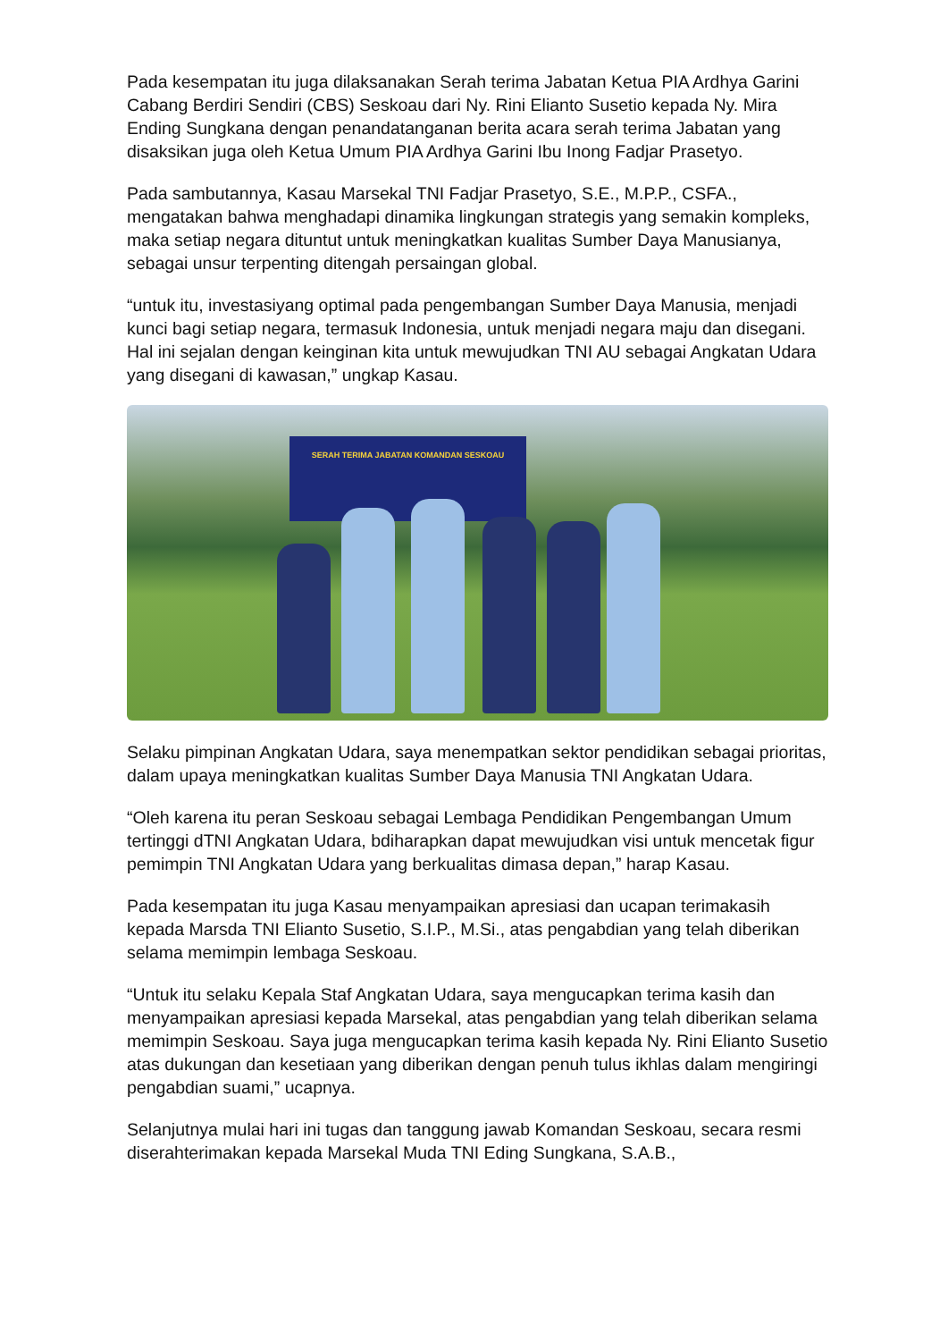Pada kesempatan itu juga dilaksanakan Serah terima Jabatan Ketua PIA Ardhya Garini Cabang Berdiri Sendiri (CBS) Seskoau dari Ny. Rini Elianto Susetio kepada Ny. Mira Ending Sungkana dengan penandatanganan berita acara serah terima Jabatan yang disaksikan juga oleh Ketua Umum PIA Ardhya Garini Ibu Inong Fadjar Prasetyo.
Pada sambutannya, Kasau Marsekal TNI Fadjar Prasetyo, S.E., M.P.P., CSFA., mengatakan bahwa menghadapi dinamika lingkungan strategis yang semakin kompleks, maka setiap negara dituntut untuk meningkatkan kualitas Sumber Daya Manusianya, sebagai unsur terpenting ditengah persaingan global.
“untuk itu, investasiyang optimal pada pengembangan Sumber Daya Manusia, menjadi kunci bagi setiap negara, termasuk Indonesia, untuk menjadi negara maju dan disegani. Hal ini sejalan dengan keinginan kita untuk mewujudkan TNI AU sebagai Angkatan Udara yang disegani di kawasan,” ungkap Kasau.
SERAH TERIMA JABATAN KOMANDAN SESKOAU
Selaku pimpinan Angkatan Udara, saya menempatkan sektor pendidikan sebagai prioritas, dalam upaya meningkatkan kualitas Sumber Daya Manusia TNI Angkatan Udara.
“Oleh karena itu peran Seskoau sebagai Lembaga Pendidikan Pengembangan Umum tertinggi dTNI Angkatan Udara, bdiharapkan dapat mewujudkan visi untuk mencetak figur pemimpin TNI Angkatan Udara yang berkualitas dimasa depan,” harap Kasau.
Pada kesempatan itu juga Kasau menyampaikan apresiasi dan ucapan terimakasih kepada Marsda TNI Elianto Susetio, S.I.P., M.Si., atas pengabdian yang telah diberikan selama memimpin lembaga Seskoau.
“Untuk itu selaku Kepala Staf Angkatan Udara, saya mengucapkan terima kasih dan menyampaikan apresiasi kepada Marsekal, atas pengabdian yang telah diberikan selama memimpin Seskoau. Saya juga mengucapkan terima kasih kepada Ny. Rini Elianto Susetio atas dukungan dan kesetiaan yang diberikan dengan penuh tulus ikhlas dalam mengiringi pengabdian suami,” ucapnya.
Selanjutnya mulai hari ini tugas dan tanggung jawab Komandan Seskoau, secara resmi diserahterimakan kepada Marsekal Muda TNI Eding Sungkana, S.A.B.,